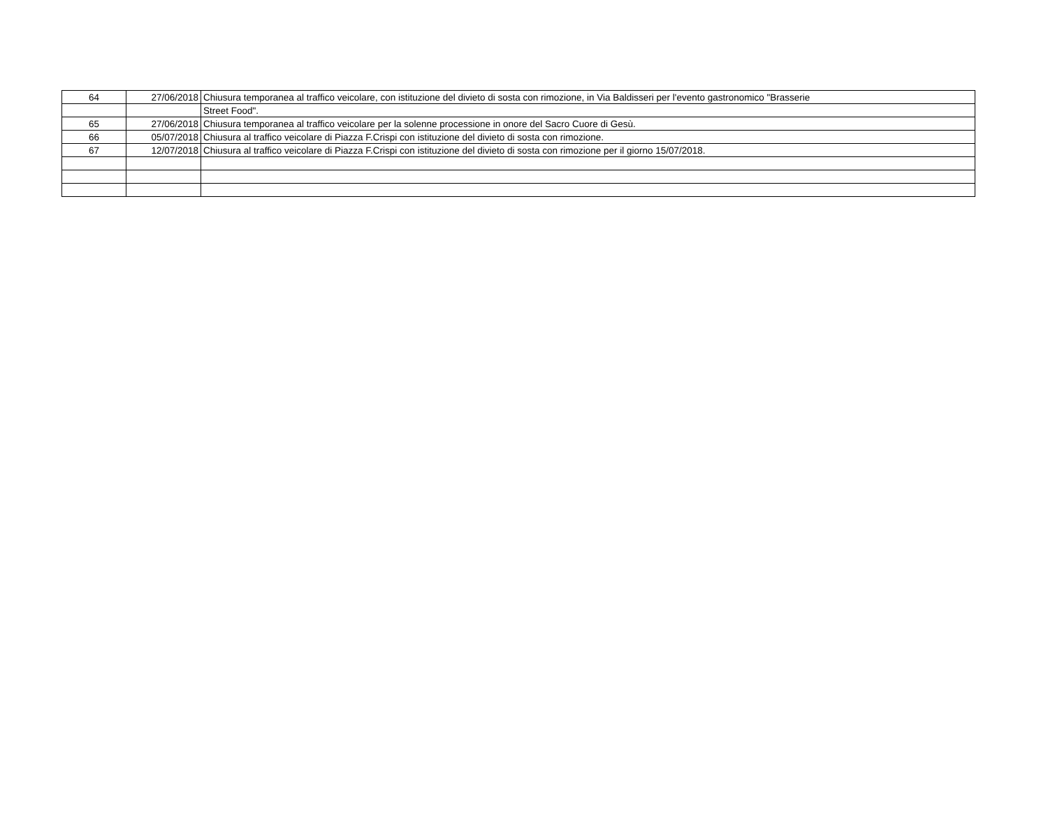| 64 | 27/06/2018 | Chiusura temporanea al traffico veicolare, con istituzione del divieto di sosta con rimozione, in Via Baldisseri per l'evento gastronomico "Brasserie |
| | | Street Food". |
| 65 | 27/06/2018 | Chiusura temporanea al traffico veicolare per la solenne processione in onore del Sacro Cuore di Gesù. |
| 66 | 05/07/2018 | Chiusura al traffico veicolare di Piazza F.Crispi con istituzione del divieto di sosta con rimozione. |
| 67 | 12/07/2018 | Chiusura al traffico veicolare di Piazza F.Crispi con istituzione del divieto di sosta con rimozione per il giorno 15/07/2018. |